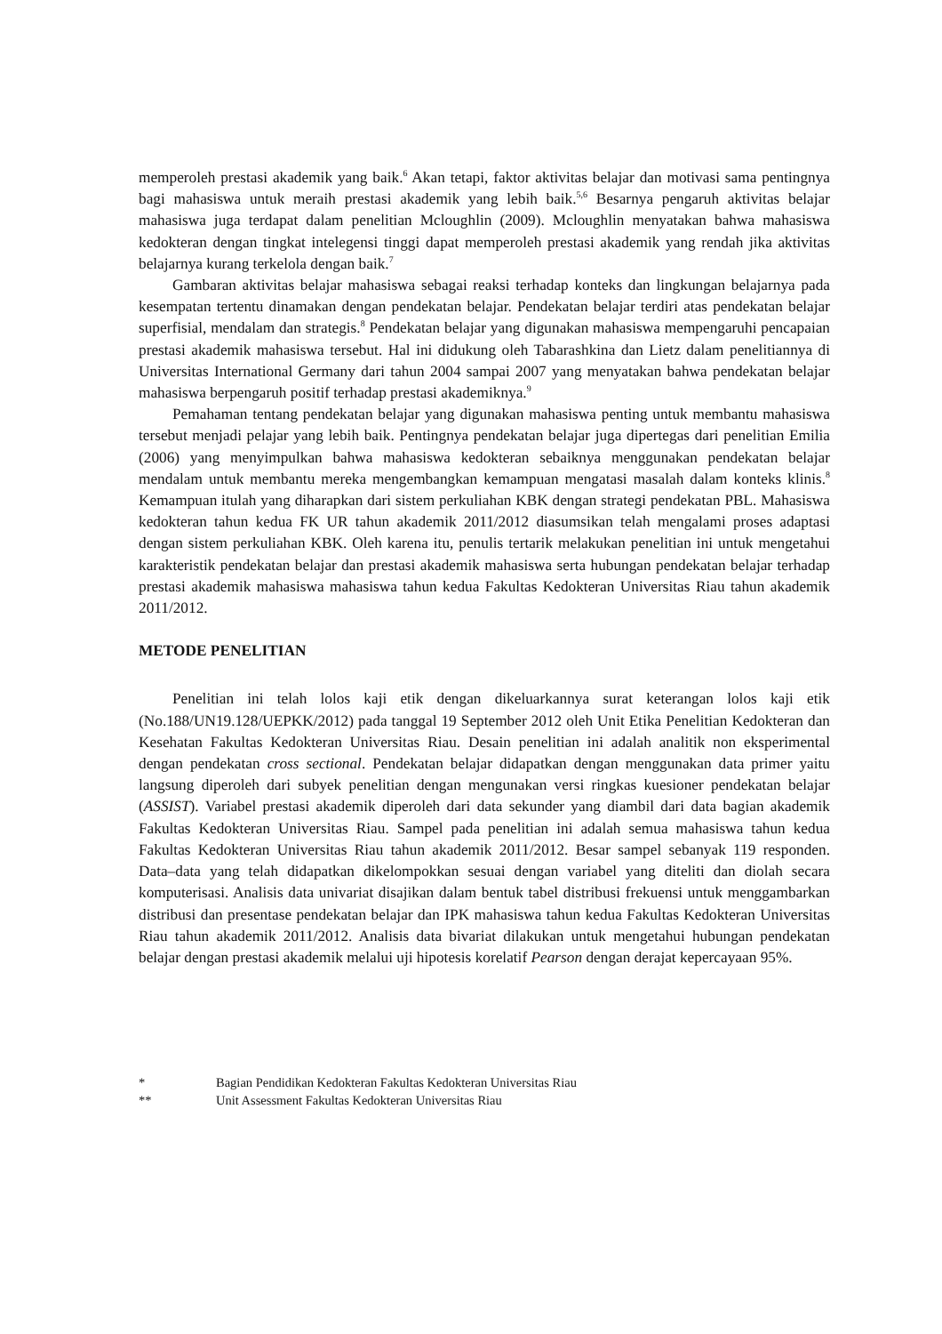memperoleh prestasi akademik yang baik.<sup>6</sup> Akan tetapi, faktor aktivitas belajar dan motivasi sama pentingnya bagi mahasiswa untuk meraih prestasi akademik yang lebih baik.<sup>5,6</sup> Besarnya pengaruh aktivitas belajar mahasiswa juga terdapat dalam penelitian Mcloughlin (2009). Mcloughlin menyatakan bahwa mahasiswa kedokteran dengan tingkat intelegensi tinggi dapat memperoleh prestasi akademik yang rendah jika aktivitas belajarnya kurang terkelola dengan baik.<sup>7</sup>
Gambaran aktivitas belajar mahasiswa sebagai reaksi terhadap konteks dan lingkungan belajarnya pada kesempatan tertentu dinamakan dengan pendekatan belajar. Pendekatan belajar terdiri atas pendekatan belajar superfisial, mendalam dan strategis.<sup>8</sup> Pendekatan belajar yang digunakan mahasiswa mempengaruhi pencapaian prestasi akademik mahasiswa tersebut. Hal ini didukung oleh Tabarashkina dan Lietz dalam penelitiannya di Universitas International Germany dari tahun 2004 sampai 2007 yang menyatakan bahwa pendekatan belajar mahasiswa berpengaruh positif terhadap prestasi akademiknya.<sup>9</sup>
Pemahaman tentang pendekatan belajar yang digunakan mahasiswa penting untuk membantu mahasiswa tersebut menjadi pelajar yang lebih baik. Pentingnya pendekatan belajar juga dipertegas dari penelitian Emilia (2006) yang menyimpulkan bahwa mahasiswa kedokteran sebaiknya menggunakan pendekatan belajar mendalam untuk membantu mereka mengembangkan kemampuan mengatasi masalah dalam konteks klinis.<sup>8</sup> Kemampuan itulah yang diharapkan dari sistem perkuliahan KBK dengan strategi pendekatan PBL. Mahasiswa kedokteran tahun kedua FK UR tahun akademik 2011/2012 diasumsikan telah mengalami proses adaptasi dengan sistem perkuliahan KBK. Oleh karena itu, penulis tertarik melakukan penelitian ini untuk mengetahui karakteristik pendekatan belajar dan prestasi akademik mahasiswa serta hubungan pendekatan belajar terhadap prestasi akademik mahasiswa mahasiswa tahun kedua Fakultas Kedokteran Universitas Riau tahun akademik 2011/2012.
METODE PENELITIAN
Penelitian ini telah lolos kaji etik dengan dikeluarkannya surat keterangan lolos kaji etik (No.188/UN19.128/UEPKK/2012) pada tanggal 19 September 2012 oleh Unit Etika Penelitian Kedokteran dan Kesehatan Fakultas Kedokteran Universitas Riau. Desain penelitian ini adalah analitik non eksperimental dengan pendekatan cross sectional. Pendekatan belajar didapatkan dengan menggunakan data primer yaitu langsung diperoleh dari subyek penelitian dengan mengunakan versi ringkas kuesioner pendekatan belajar (ASSIST). Variabel prestasi akademik diperoleh dari data sekunder yang diambil dari data bagian akademik Fakultas Kedokteran Universitas Riau. Sampel pada penelitian ini adalah semua mahasiswa tahun kedua Fakultas Kedokteran Universitas Riau tahun akademik 2011/2012. Besar sampel sebanyak 119 responden. Data–data yang telah didapatkan dikelompokkan sesuai dengan variabel yang diteliti dan diolah secara komputerisasi. Analisis data univariat disajikan dalam bentuk tabel distribusi frekuensi untuk menggambarkan distribusi dan presentase pendekatan belajar dan IPK mahasiswa tahun kedua Fakultas Kedokteran Universitas Riau tahun akademik 2011/2012. Analisis data bivariat dilakukan untuk mengetahui hubungan pendekatan belajar dengan prestasi akademik melalui uji hipotesis korelatif Pearson dengan derajat kepercayaan 95%.
* Bagian Pendidikan Kedokteran Fakultas Kedokteran Universitas Riau
** Unit Assessment Fakultas Kedokteran Universitas Riau